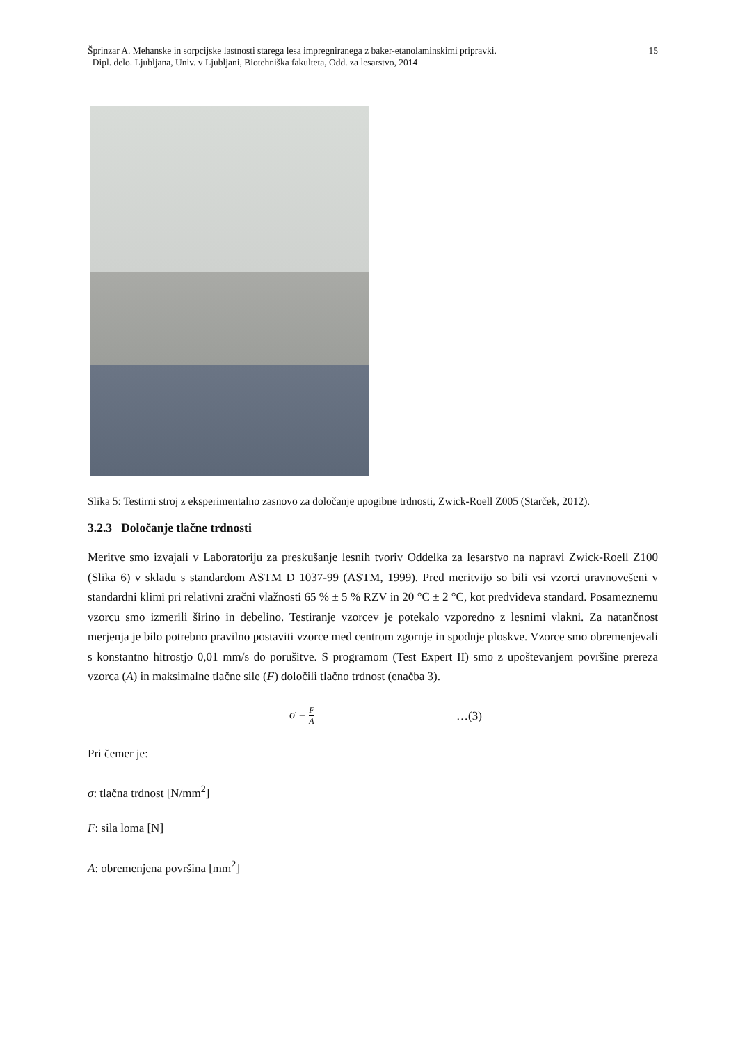15 Šprinzar A. Mehanske in sorpcijske lastnosti starega lesa impregniranega z baker-etanolaminskimi pripravki.
Dipl. delo. Ljubljana, Univ. v Ljubljani, Biotehniška fakulteta, Odd. za lesarstvo, 2014
Slika 5: Testirni stroj z eksperimentalno zasnovo za določanje upogibne trdnosti, Zwick-Roell Z005 (Starček, 2012).
3.2.3 Določanje tlačne trdnosti
Meritve smo izvajali v Laboratoriju za preskušanje lesnih tvoriv Oddelka za lesarstvo na napravi Zwick-Roell Z100 (Slika 6) v skladu s standardom ASTM D 1037-99 (ASTM, 1999). Pred meritvijo so bili vsi vzorci uravnovešeni v standardni klimi pri relativni zračni vlažnosti 65 % ± 5 % RZV in 20 °C ± 2 °C, kot predvideva standard. Posameznemu vzorcu smo izmerili širino in debelino. Testiranje vzorcev je potekalo vzporedno z lesnimi vlakni. Za natančnost merjenja je bilo potrebno pravilno postaviti vzorce med centrom zgornje in spodnje ploskve. Vzorce smo obremenjevali s konstantno hitrostjo 0,01 mm/s do porušitve. S programom (Test Expert II) smo z upoštevanjem površine prereza vzorca (A) in maksimalne tlačne sile (F) določili tlačno trdnost (enačba 3).
σ = F A …(3)
Pri čemer je:
σ: tlačna trdnost [N/mm<sup>2</sup>]
F: sila loma [N]
A: obremenjena površina [mm<sup>2</sup>]